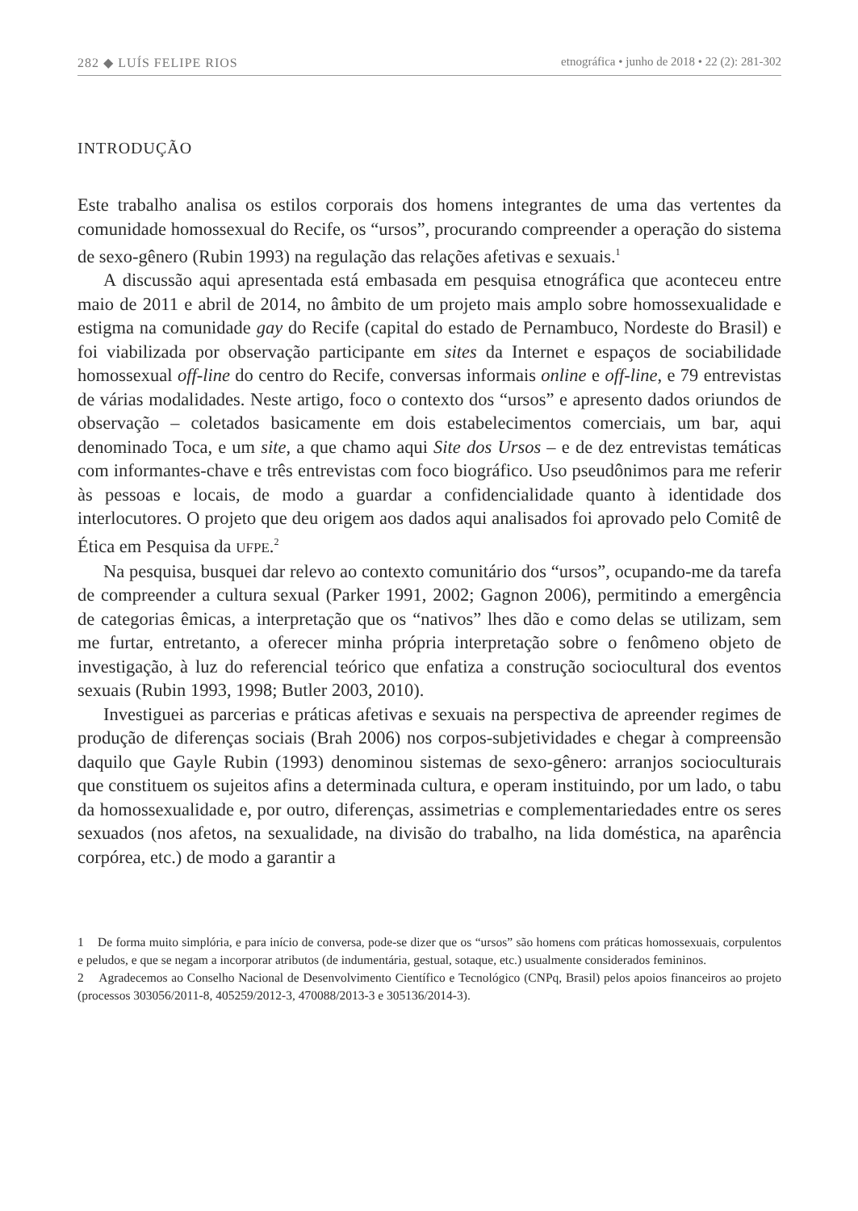282 ◆ LUÍS FELIPE RIOS etnográfica • junho de 2018 • 22 (2): 281-302
INTRODUÇÃO
Este trabalho analisa os estilos corporais dos homens integrantes de uma das vertentes da comunidade homossexual do Recife, os “ursos”, procurando compreender a operação do sistema de sexo-gênero (Rubin 1993) na regulação das relações afetivas e sexuais.<sup>1</sup>
A discussão aqui apresentada está embasada em pesquisa etnográfica que aconteceu entre maio de 2011 e abril de 2014, no âmbito de um projeto mais amplo sobre homossexualidade e estigma na comunidade gay do Recife (capital do estado de Pernambuco, Nordeste do Brasil) e foi viabilizada por observação participante em sites da Internet e espaços de sociabilidade homossexual off-line do centro do Recife, conversas informais online e off-line, e 79 entrevistas de várias modalidades. Neste artigo, foco o contexto dos “ursos” e apresento dados oriundos de observação – coletados basicamente em dois estabelecimentos comerciais, um bar, aqui denominado Toca, e um site, a que chamo aqui Site dos Ursos – e de dez entrevistas temáticas com informantes-chave e três entrevistas com foco biográfico. Uso pseudônimos para me referir às pessoas e locais, de modo a guardar a confidencialidade quanto à identidade dos interlocutores. O projeto que deu origem aos dados aqui analisados foi aprovado pelo Comitê de Ética em Pesquisa da UFPE.<sup>2</sup>
Na pesquisa, busquei dar relevo ao contexto comunitário dos “ursos”, ocupando-me da tarefa de compreender a cultura sexual (Parker 1991, 2002; Gagnon 2006), permitindo a emergência de categorias êmicas, a interpretação que os “nativos” lhes dão e como delas se utilizam, sem me furtar, entretanto, a oferecer minha própria interpretação sobre o fenômeno objeto de investigação, à luz do referencial teórico que enfatiza a construção sociocultural dos eventos sexuais (Rubin 1993, 1998; Butler 2003, 2010).
Investiguei as parcerias e práticas afetivas e sexuais na perspectiva de apreender regimes de produção de diferenças sociais (Brah 2006) nos corpos-subjetividades e chegar à compreensão daquilo que Gayle Rubin (1993) denominou sistemas de sexo-gênero: arranjos socioculturais que constituem os sujeitos afins a determinada cultura, e operam instituindo, por um lado, o tabu da homossexualidade e, por outro, diferenças, assimetrias e complementariedades entre os seres sexuados (nos afetos, na sexualidade, na divisão do trabalho, na lida doméstica, na aparência corpórea, etc.) de modo a garantir a
1 De forma muito simplória, e para início de conversa, pode-se dizer que os “ursos” são homens com práticas homossexuais, corpulentos e peludos, e que se negam a incorporar atributos (de indumentária, gestual, sotaque, etc.) usualmente considerados femininos.
2 Agradecemos ao Conselho Nacional de Desenvolvimento Científico e Tecnológico (CNPq, Brasil) pelos apoios financeiros ao projeto (processos 303056/2011-8, 405259/2012-3, 470088/2013-3 e 305136/2014-3).